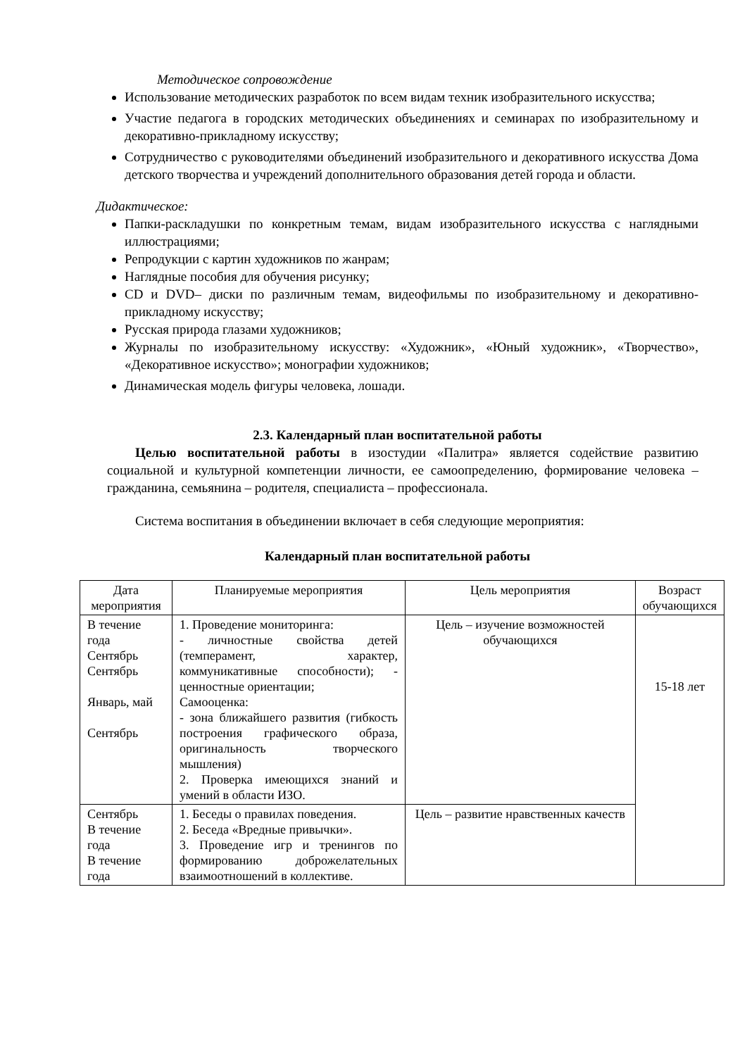Методическое сопровождение
Использование методических разработок по всем видам техник изобразительного искусства;
Участие педагога в городских методических объединениях и семинарах по изобразительному и декоративно-прикладному искусству;
Сотрудничество с руководителями объединений изобразительного и декоративного искусства Дома детского творчества и учреждений дополнительного образования детей города и области.
Дидактическое:
Папки-раскладушки по конкретным темам, видам изобразительного искусства с наглядными иллюстрациями;
Репродукции с картин художников по жанрам;
Наглядные пособия для обучения рисунку;
CD и DVD– диски по различным темам, видеофильмы по изобразительному и декоративно-прикладному искусству;
Русская природа глазами художников;
Журналы по изобразительному искусству: «Художник», «Юный художник», «Творчество», «Декоративное искусство»; монографии художников;
Динамическая модель фигуры человека, лошади.
2.3. Календарный план воспитательной работы
Целью воспитательной работы в изостудии «Палитра» является содействие развитию социальной и культурной компетенции личности, ее самоопределению, формирование человека – гражданина, семьянина – родителя, специалиста – профессионала.
Система воспитания в объединении включает в себя следующие мероприятия:
Календарный план воспитательной работы
| Дата мероприятия | Планируемые мероприятия | Цель мероприятия | Возраст обучающихся |
| --- | --- | --- | --- |
| В течение года Сентябрь Сентябрь Январь, май Сентябрь | 1. Проведение мониторинга: - личностные свойства детей (темперамент, характер, коммуникативные способности); - ценностные ориентации; Самооценка: - зона ближайшего развития (гибкость построения графического образа, оригинальность творческого мышления) 2. Проверка имеющихся знаний и умений в области ИЗО. | Цель – изучение возможностей обучающихся | 15-18 лет |
| Сентябрь В течение года В течение года | 1. Беседы о правилах поведения. 2. Беседа «Вредные привычки». 3. Проведение игр и тренингов по формированию доброжелательных взаимоотношений в коллективе. | Цель – развитие нравственных качеств | |